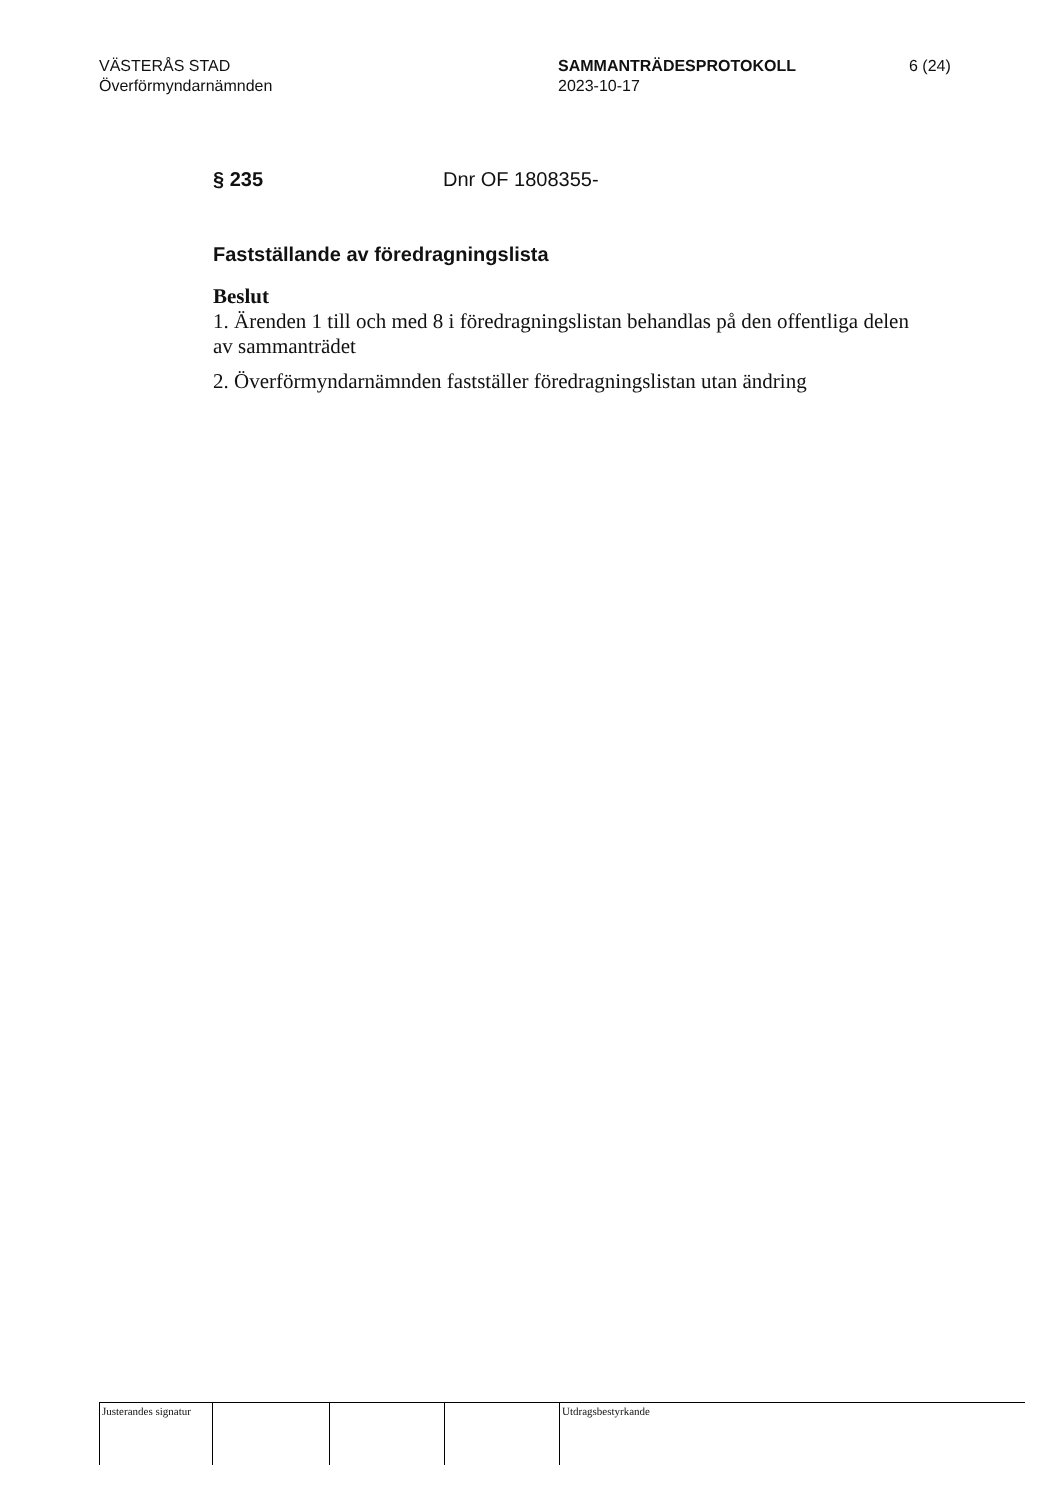VÄSTERÅS STAD
Överförmyndarnämnden
SAMMANTRÄDESPROTOKOLL
2023-10-17
6 (24)
§ 235 Dnr OF 1808355-
Fastställande av föredragningslista
Beslut
1. Ärenden 1 till och med 8 i föredragningslistan behandlas på den offentliga delen av sammanträdet
2. Överförmyndarnämnden fastställer föredragningslistan utan ändring
Justerandes signatur
Utdragsbestyrkande